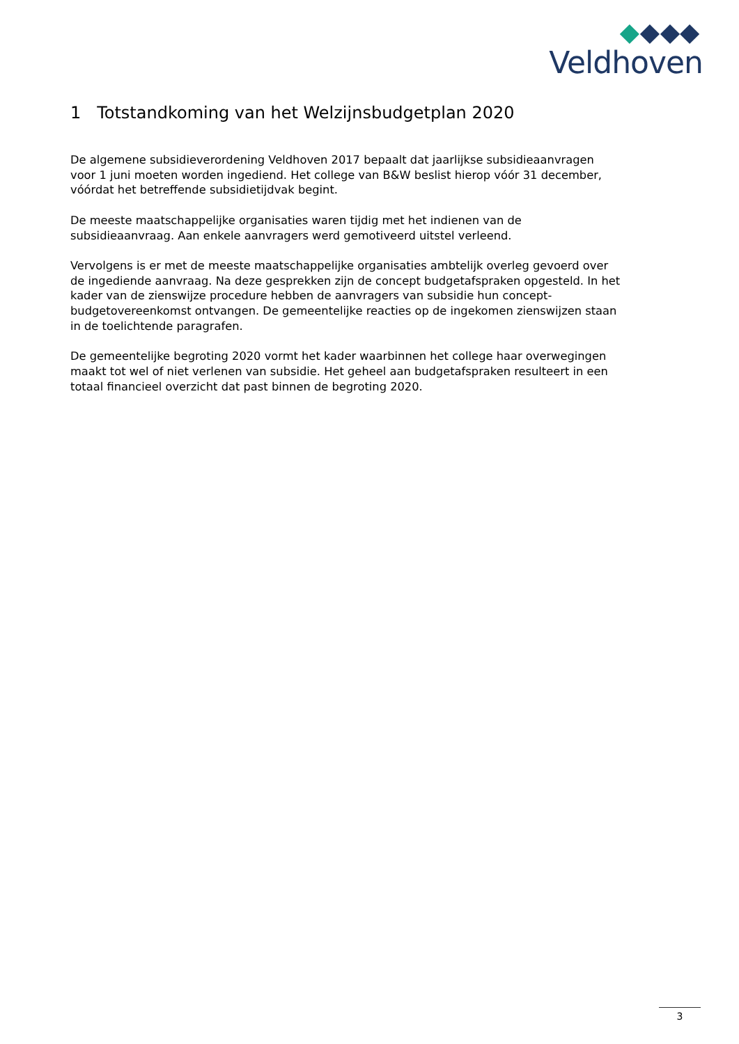Veldhoven
1 Totstandkoming van het Welzijnsbudgetplan 2020
De algemene subsidieverordening Veldhoven 2017 bepaalt dat jaarlijkse subsidieaanvragen voor 1 juni moeten worden ingediend. Het college van B&W beslist hierop vóór 31 december, vóórdat het betreffende subsidietijdvak begint.
De meeste maatschappelijke organisaties waren tijdig met het indienen van de subsidieaanvraag. Aan enkele aanvragers werd gemotiveerd uitstel verleend.
Vervolgens is er met de meeste maatschappelijke organisaties ambtelijk overleg gevoerd over de ingediende aanvraag. Na deze gesprekken zijn de concept budgetafspraken opgesteld. In het kader van de zienswijze procedure hebben de aanvragers van subsidie hun concept-budgetovereenkomst ontvangen. De gemeentelijke reacties op de ingekomen zienswijzen staan in de toelichtende paragrafen.
De gemeentelijke begroting 2020 vormt het kader waarbinnen het college haar overwegingen maakt tot wel of niet verlenen van subsidie. Het geheel aan budgetafspraken resulteert in een totaal financieel overzicht dat past binnen de begroting 2020.
3